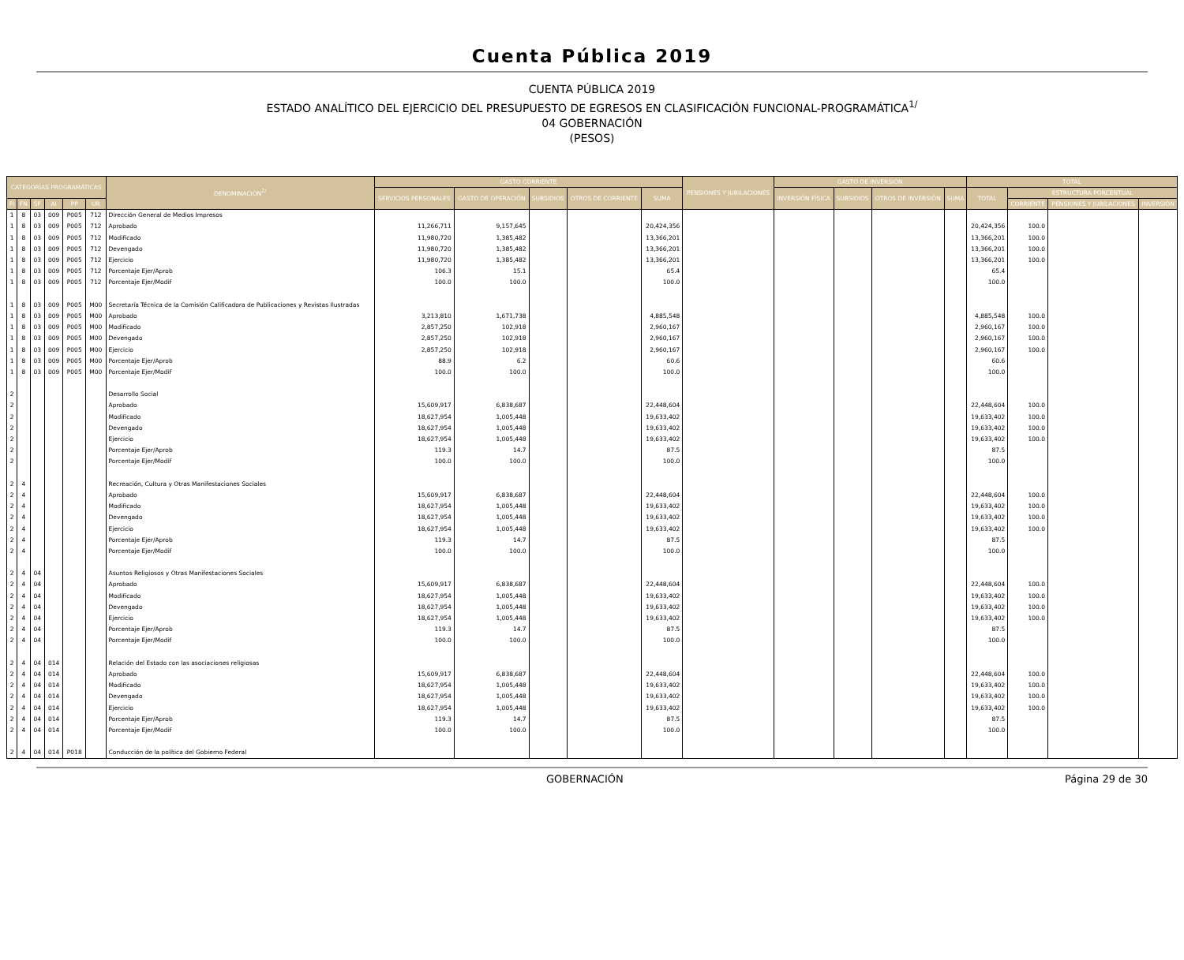Cuenta Pública 2019
CUENTA PÚBLICA 2019
ESTADO ANALÍTICO DEL EJERCICIO DEL PRESUPUESTO DE EGRESOS EN CLASIFICACIÓN FUNCIONAL-PROGRAMÁTICA<sup>1/</sup>
04 GOBERNACIÓN
(PESOS)
| CATEGORÍAS PROGRAMÁTICAS | | | | | | DENOMINACIÓN<sup>2/</sup> | GASTO CORRIENTE | | | | | PENSIONES Y JUBILACIONES | GASTO DE INVERSIÓN | | | | TOTAL | | | |
| --- | --- | --- | --- | --- | --- | --- | --- | --- | --- | --- | --- | --- | --- | --- | --- | --- | --- | --- | --- | --- |
| | | | | | | | SERVICIOS PERSONALES | GASTO DE OPERACIÓN | SUBSIDIOS | OTROS DE CORRIENTE | SUMA | | INVERSIÓN FÍSICA | SUBSIDIOS | OTROS DE INVERSIÓN | SUMA | TOTAL | ESTRUCTURA PORCENTUAL | | |
| FI | FN | SF | AI | PP | UR | | | | | | | | | | | | | CORRIENTE | PENSIONES Y JUBILACIONES | INVERSIÓN |
| 1 | 8 | 03 | 009 | P005 | 712 | Dirección General de Medios Impresos | | | | | | | | | | | | | | |
| 1 | 8 | 03 | 009 | P005 | 712 | Aprobado | 11,266,711 | 9,157,645 | | | 20,424,356 | | | | | | 20,424,356 | 100.0 | | |
| 1 | 8 | 03 | 009 | P005 | 712 | Modificado | 11,980,720 | 1,385,482 | | | 13,366,201 | | | | | | 13,366,201 | 100.0 | | |
| 1 | 8 | 03 | 009 | P005 | 712 | Devengado | 11,980,720 | 1,385,482 | | | 13,366,201 | | | | | | 13,366,201 | 100.0 | | |
| 1 | 8 | 03 | 009 | P005 | 712 | Ejercicio | 11,980,720 | 1,385,482 | | | 13,366,201 | | | | | | 13,366,201 | 100.0 | | |
| 1 | 8 | 03 | 009 | P005 | 712 | Porcentaje Ejer/Aprob | 106.3 | 15.1 | | | 65.4 | | | | | | 65.4 | | | |
| 1 | 8 | 03 | 009 | P005 | 712 | Porcentaje Ejer/Modif | 100.0 | 100.0 | | | 100.0 | | | | | | 100.0 | | | |
| 1 | 8 | 03 | 009 | P005 | M00 | Secretaría Técnica de la Comisión Calificadora de Publicaciones y Revistas Ilustradas | | | | | | | | | | | | | | |
| 1 | 8 | 03 | 009 | P005 | M00 | Aprobado | 3,213,810 | 1,671,738 | | | 4,885,548 | | | | | | 4,885,548 | 100.0 | | |
| 1 | 8 | 03 | 009 | P005 | M00 | Modificado | 2,857,250 | 102,918 | | | 2,960,167 | | | | | | 2,960,167 | 100.0 | | |
| 1 | 8 | 03 | 009 | P005 | M00 | Devengado | 2,857,250 | 102,918 | | | 2,960,167 | | | | | | 2,960,167 | 100.0 | | |
| 1 | 8 | 03 | 009 | P005 | M00 | Ejercicio | 2,857,250 | 102,918 | | | 2,960,167 | | | | | | 2,960,167 | 100.0 | | |
| 1 | 8 | 03 | 009 | P005 | M00 | Porcentaje Ejer/Aprob | 88.9 | 6.2 | | | 60.6 | | | | | | 60.6 | | | |
| 1 | 8 | 03 | 009 | P005 | M00 | Porcentaje Ejer/Modif | 100.0 | 100.0 | | | 100.0 | | | | | | 100.0 | | | |
| 2 | | | | | | Desarrollo Social | | | | | | | | | | | | | | |
| 2 | | | | | | Aprobado | 15,609,917 | 6,838,687 | | | 22,448,604 | | | | | | 22,448,604 | 100.0 | | |
| 2 | | | | | | Modificado | 18,627,954 | 1,005,448 | | | 19,633,402 | | | | | | 19,633,402 | 100.0 | | |
| 2 | | | | | | Devengado | 18,627,954 | 1,005,448 | | | 19,633,402 | | | | | | 19,633,402 | 100.0 | | |
| 2 | | | | | | Ejercicio | 18,627,954 | 1,005,448 | | | 19,633,402 | | | | | | 19,633,402 | 100.0 | | |
| 2 | | | | | | Porcentaje Ejer/Aprob | 119.3 | 14.7 | | | 87.5 | | | | | | 87.5 | | | |
| 2 | | | | | | Porcentaje Ejer/Modif | 100.0 | 100.0 | | | 100.0 | | | | | | 100.0 | | | |
| 2 | 4 | | | | | Recreación, Cultura y Otras Manifestaciones Sociales | | | | | | | | | | | | | | |
| 2 | 4 | | | | | Aprobado | 15,609,917 | 6,838,687 | | | 22,448,604 | | | | | | 22,448,604 | 100.0 | | |
| 2 | 4 | | | | | Modificado | 18,627,954 | 1,005,448 | | | 19,633,402 | | | | | | 19,633,402 | 100.0 | | |
| 2 | 4 | | | | | Devengado | 18,627,954 | 1,005,448 | | | 19,633,402 | | | | | | 19,633,402 | 100.0 | | |
| 2 | 4 | | | | | Ejercicio | 18,627,954 | 1,005,448 | | | 19,633,402 | | | | | | 19,633,402 | 100.0 | | |
| 2 | 4 | | | | | Porcentaje Ejer/Aprob | 119.3 | 14.7 | | | 87.5 | | | | | | 87.5 | | | |
| 2 | 4 | | | | | Porcentaje Ejer/Modif | 100.0 | 100.0 | | | 100.0 | | | | | | 100.0 | | | |
| 2 | 4 | 04 | | | | Asuntos Religiosos y Otras Manifestaciones Sociales | | | | | | | | | | | | | | |
| 2 | 4 | 04 | | | | Aprobado | 15,609,917 | 6,838,687 | | | 22,448,604 | | | | | | 22,448,604 | 100.0 | | |
| 2 | 4 | 04 | | | | Modificado | 18,627,954 | 1,005,448 | | | 19,633,402 | | | | | | 19,633,402 | 100.0 | | |
| 2 | 4 | 04 | | | | Devengado | 18,627,954 | 1,005,448 | | | 19,633,402 | | | | | | 19,633,402 | 100.0 | | |
| 2 | 4 | 04 | | | | Ejercicio | 18,627,954 | 1,005,448 | | | 19,633,402 | | | | | | 19,633,402 | 100.0 | | |
| 2 | 4 | 04 | | | | Porcentaje Ejer/Aprob | 119.3 | 14.7 | | | 87.5 | | | | | | 87.5 | | | |
| 2 | 4 | 04 | | | | Porcentaje Ejer/Modif | 100.0 | 100.0 | | | 100.0 | | | | | | 100.0 | | | |
| 2 | 4 | 04 | 014 | | | Relación del Estado con las asociaciones religiosas | | | | | | | | | | | | | | |
| 2 | 4 | 04 | 014 | | | Aprobado | 15,609,917 | 6,838,687 | | | 22,448,604 | | | | | | 22,448,604 | 100.0 | | |
| 2 | 4 | 04 | 014 | | | Modificado | 18,627,954 | 1,005,448 | | | 19,633,402 | | | | | | 19,633,402 | 100.0 | | |
| 2 | 4 | 04 | 014 | | | Devengado | 18,627,954 | 1,005,448 | | | 19,633,402 | | | | | | 19,633,402 | 100.0 | | |
| 2 | 4 | 04 | 014 | | | Ejercicio | 18,627,954 | 1,005,448 | | | 19,633,402 | | | | | | 19,633,402 | 100.0 | | |
| 2 | 4 | 04 | 014 | | | Porcentaje Ejer/Aprob | 119.3 | 14.7 | | | 87.5 | | | | | | 87.5 | | | |
| 2 | 4 | 04 | 014 | | | Porcentaje Ejer/Modif | 100.0 | 100.0 | | | 100.0 | | | | | | 100.0 | | | |
| 2 | 4 | 04 | 014 | P018 | | Conducción de la política del Gobierno Federal | | | | | | | | | | | | | | |
GOBERNACIÓN Página 29 de 30